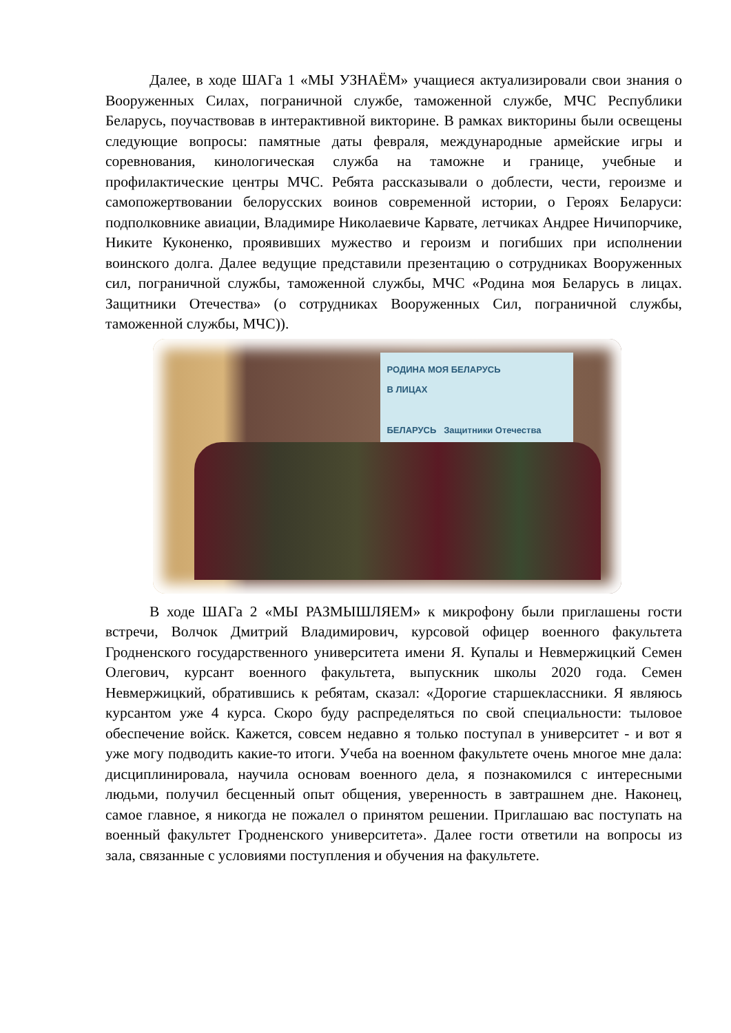Далее, в ходе ШАГа 1 «МЫ УЗНАЁМ» учащиеся актуализировали свои знания о Вооруженных Силах, пограничной службе, таможенной службе, МЧС Республики Беларусь, поучаствовав в интерактивной викторине. В рамках викторины были освещены следующие вопросы: памятные даты февраля, международные армейские игры и соревнования, кинологическая служба на таможне и границе, учебные и профилактические центры МЧС. Ребята рассказывали о доблести, чести, героизме и самопожертвовании белорусских воинов современной истории, о Героях Беларуси: подполковнике авиации, Владимире Николаевиче Карвате, летчиках Андрее Ничипорчике, Никите Куконенко, проявивших мужество и героизм и погибших при исполнении воинского долга. Далее ведущие представили презентацию о сотрудниках Вооруженных сил, пограничной службы, таможенной службы, МЧС «Родина моя Беларусь в лицах. Защитники Отечества» (о сотрудниках Вооруженных Сил, пограничной службы, таможенной службы, МЧС)).
РОДИНА МОЯ БЕЛАРУСЬ
В ЛИЦАХ
БЕЛАРУСЬ Защитники Отечества
В ходе ШАГа 2 «МЫ РАЗМЫШЛЯЕМ» к микрофону были приглашены гости встречи, Волчок Дмитрий Владимирович, курсовой офицер военного факультета Гродненского государственного университета имени Я. Купалы и Невмержицкий Семен Олегович, курсант военного факультета, выпускник школы 2020 года. Семен Невмержицкий, обратившись к ребятам, сказал: «Дорогие старшеклассники. Я являюсь курсантом уже 4 курса. Скоро буду распределяться по свой специальности: тыловое обеспечение войск. Кажется, совсем недавно я только поступал в университет - и вот я уже могу подводить какие-то итоги. Учеба на военном факультете очень многое мне дала: дисциплинировала, научила основам военного дела, я познакомился с интересными людьми, получил бесценный опыт общения, уверенность в завтрашнем дне. Наконец, самое главное, я никогда не пожалел о принятом решении. Приглашаю вас поступать на военный факультет Гродненского университета». Далее гости ответили на вопросы из зала, связанные с условиями поступления и обучения на факультете.